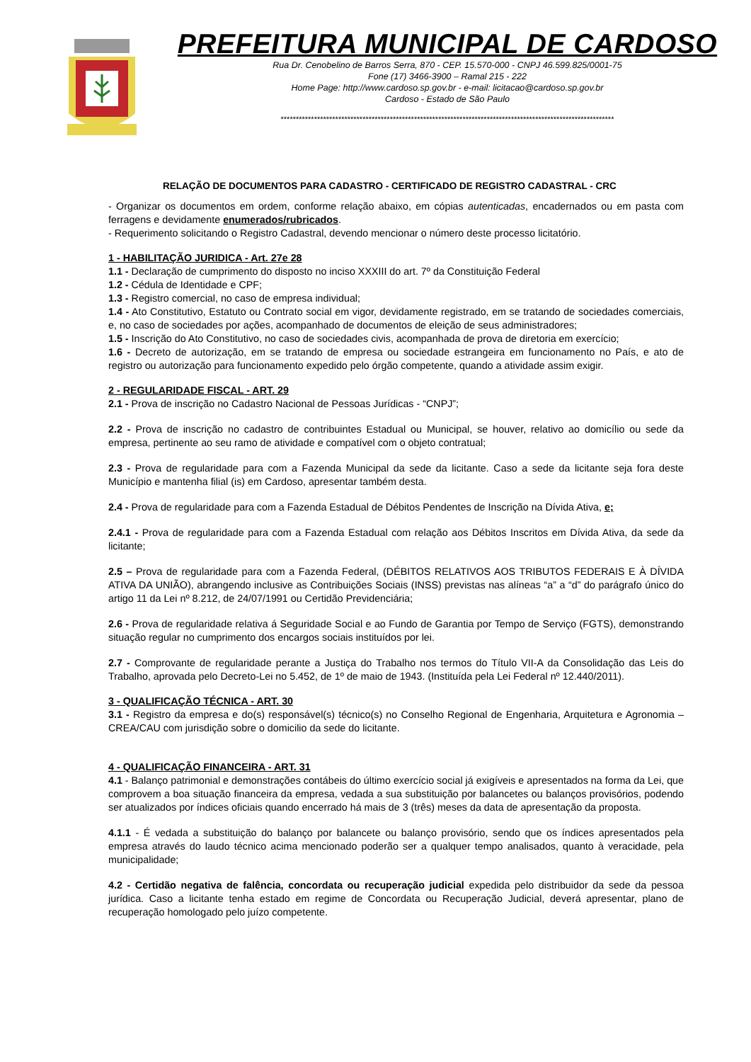PREFEITURA MUNICIPAL DE CARDOSO
Rua Dr. Cenobelino de Barros Serra, 870 - CEP. 15.570-000 - CNPJ 46.599.825/0001-75
Fone (17) 3466-3900 – Ramal 215 - 222
Home Page: http://www.cardoso.sp.gov.br - e-mail: licitacao@cardoso.sp.gov.br
Cardoso - Estado de São Paulo
**************************************************************************************************************
RELAÇÃO DE DOCUMENTOS PARA CADASTRO - CERTIFICADO DE REGISTRO CADASTRAL - CRC
- Organizar os documentos em ordem, conforme relação abaixo, em cópias autenticadas, encadernados ou em pasta com ferragens e devidamente enumerados/rubricados.
- Requerimento solicitando o Registro Cadastral, devendo mencionar o número deste processo licitatório.
1 - HABILITAÇÃO JURIDICA - Art. 27e 28
1.1 - Declaração de cumprimento do disposto no inciso XXXIII do art. 7º da Constituição Federal
1.2 - Cédula de Identidade e CPF;
1.3 - Registro comercial, no caso de empresa individual;
1.4 - Ato Constitutivo, Estatuto ou Contrato social em vigor, devidamente registrado, em se tratando de sociedades comerciais, e, no caso de sociedades por ações, acompanhado de documentos de eleição de seus administradores;
1.5 - Inscrição do Ato Constitutivo, no caso de sociedades civis, acompanhada de prova de diretoria em exercício;
1.6 - Decreto de autorização, em se tratando de empresa ou sociedade estrangeira em funcionamento no País, e ato de registro ou autorização para funcionamento expedido pelo órgão competente, quando a atividade assim exigir.
2 - REGULARIDADE FISCAL - ART. 29
2.1 - Prova de inscrição no Cadastro Nacional de Pessoas Jurídicas - “CNPJ”;
2.2 - Prova de inscrição no cadastro de contribuintes Estadual ou Municipal, se houver, relativo ao domicílio ou sede da empresa, pertinente ao seu ramo de atividade e compatível com o objeto contratual;
2.3 - Prova de regularidade para com a Fazenda Municipal da sede da licitante. Caso a sede da licitante seja fora deste Município e mantenha filial (is) em Cardoso, apresentar também desta.
2.4 - Prova de regularidade para com a Fazenda Estadual de Débitos Pendentes de Inscrição na Dívida Ativa, e;
2.4.1 - Prova de regularidade para com a Fazenda Estadual com relação aos Débitos Inscritos em Dívida Ativa, da sede da licitante;
2.5 – Prova de regularidade para com a Fazenda Federal, (DÉBITOS RELATIVOS AOS TRIBUTOS FEDERAIS E À DÍVIDA ATIVA DA UNIÃO), abrangendo inclusive as Contribuições Sociais (INSS) previstas nas alíneas “a” a “d” do parágrafo único do artigo 11 da Lei nº 8.212, de 24/07/1991 ou Certidão Previdenciária;
2.6 - Prova de regularidade relativa á Seguridade Social e ao Fundo de Garantia por Tempo de Serviço (FGTS), demonstrando situação regular no cumprimento dos encargos sociais instituídos por lei.
2.7 - Comprovante de regularidade perante a Justiça do Trabalho nos termos do Título VII-A da Consolidação das Leis do Trabalho, aprovada pelo Decreto-Lei no 5.452, de 1º de maio de 1943. (Instituída pela Lei Federal nº 12.440/2011).
3 - QUALIFICAÇÃO TÉCNICA - ART. 30
3.1 - Registro da empresa e do(s) responsável(s) técnico(s) no Conselho Regional de Engenharia, Arquitetura e Agronomia – CREA/CAU com jurisdição sobre o domicilio da sede do licitante.
4 - QUALIFICAÇÃO FINANCEIRA - ART. 31
4.1 - Balanço patrimonial e demonstrações contábeis do último exercício social já exigíveis e apresentados na forma da Lei, que comprovem a boa situação financeira da empresa, vedada a sua substituição por balancetes ou balanços provisórios, podendo ser atualizados por índices oficiais quando encerrado há mais de 3 (três) meses da data de apresentação da proposta.
4.1.1 - É vedada a substituição do balanço por balancete ou balanço provisório, sendo que os índices apresentados pela empresa através do laudo técnico acima mencionado poderão ser a qualquer tempo analisados, quanto à veracidade, pela municipalidade;
4.2 - Certidão negativa de falência, concordata ou recuperação judicial expedida pelo distribuidor da sede da pessoa jurídica. Caso a licitante tenha estado em regime de Concordata ou Recuperação Judicial, deverá apresentar, plano de recuperação homologado pelo juízo competente.